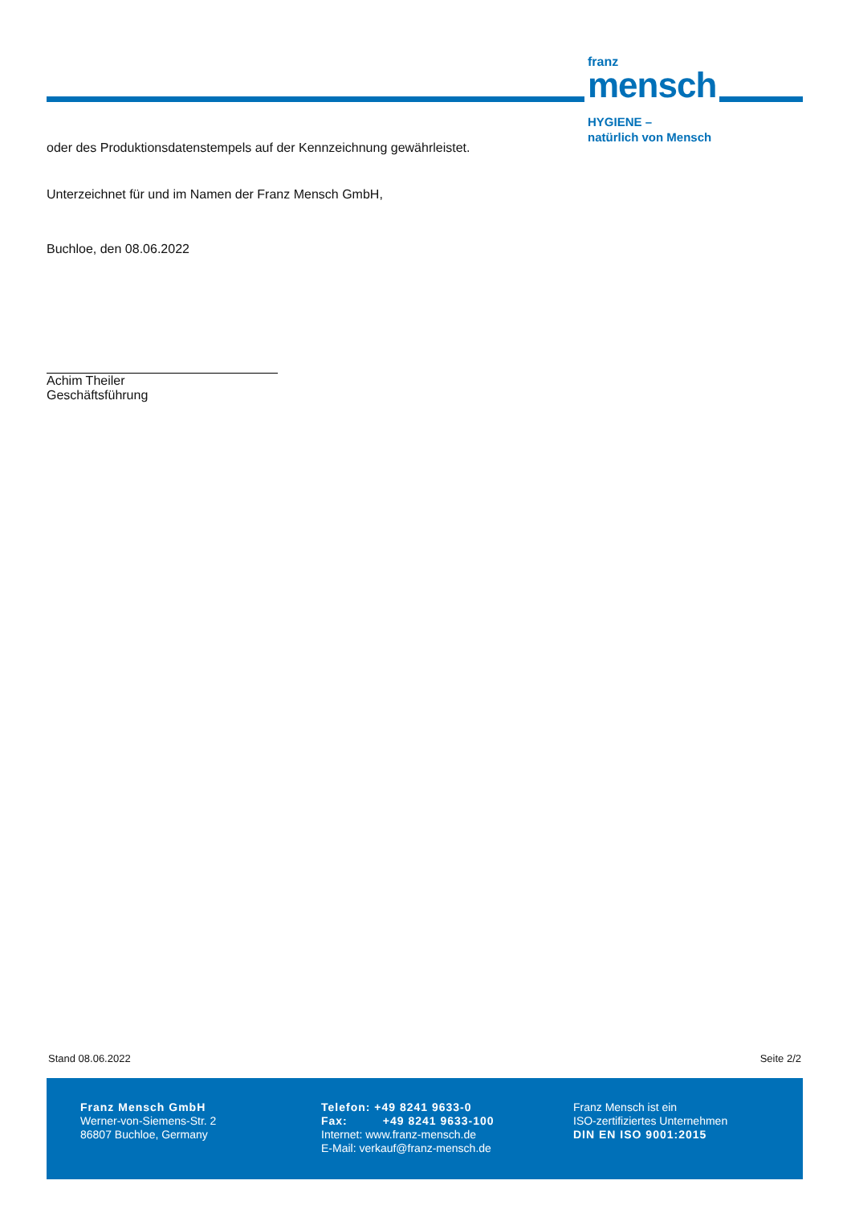franz
mensch
HYGIENE –
natürlich von Mensch
oder des Produktionsdatenstempels auf der Kennzeichnung gewährleistet.
Unterzeichnet für und im Namen der Franz Mensch GmbH,
Buchloe, den 08.06.2022
Achim Theiler
Geschäftsführung
Stand 08.06.2022 Seite 2/2
Franz Mensch GmbH
Werner-von-Siemens-Str. 2
86807 Buchloe, Germany
Telefon: +49 8241 9633-0
Fax: +49 8241 9633-100
Internet: www.franz-mensch.de
E-Mail: verkauf@franz-mensch.de
Franz Mensch ist ein
ISO-zertifiziertes Unternehmen
DIN EN ISO 9001:2015